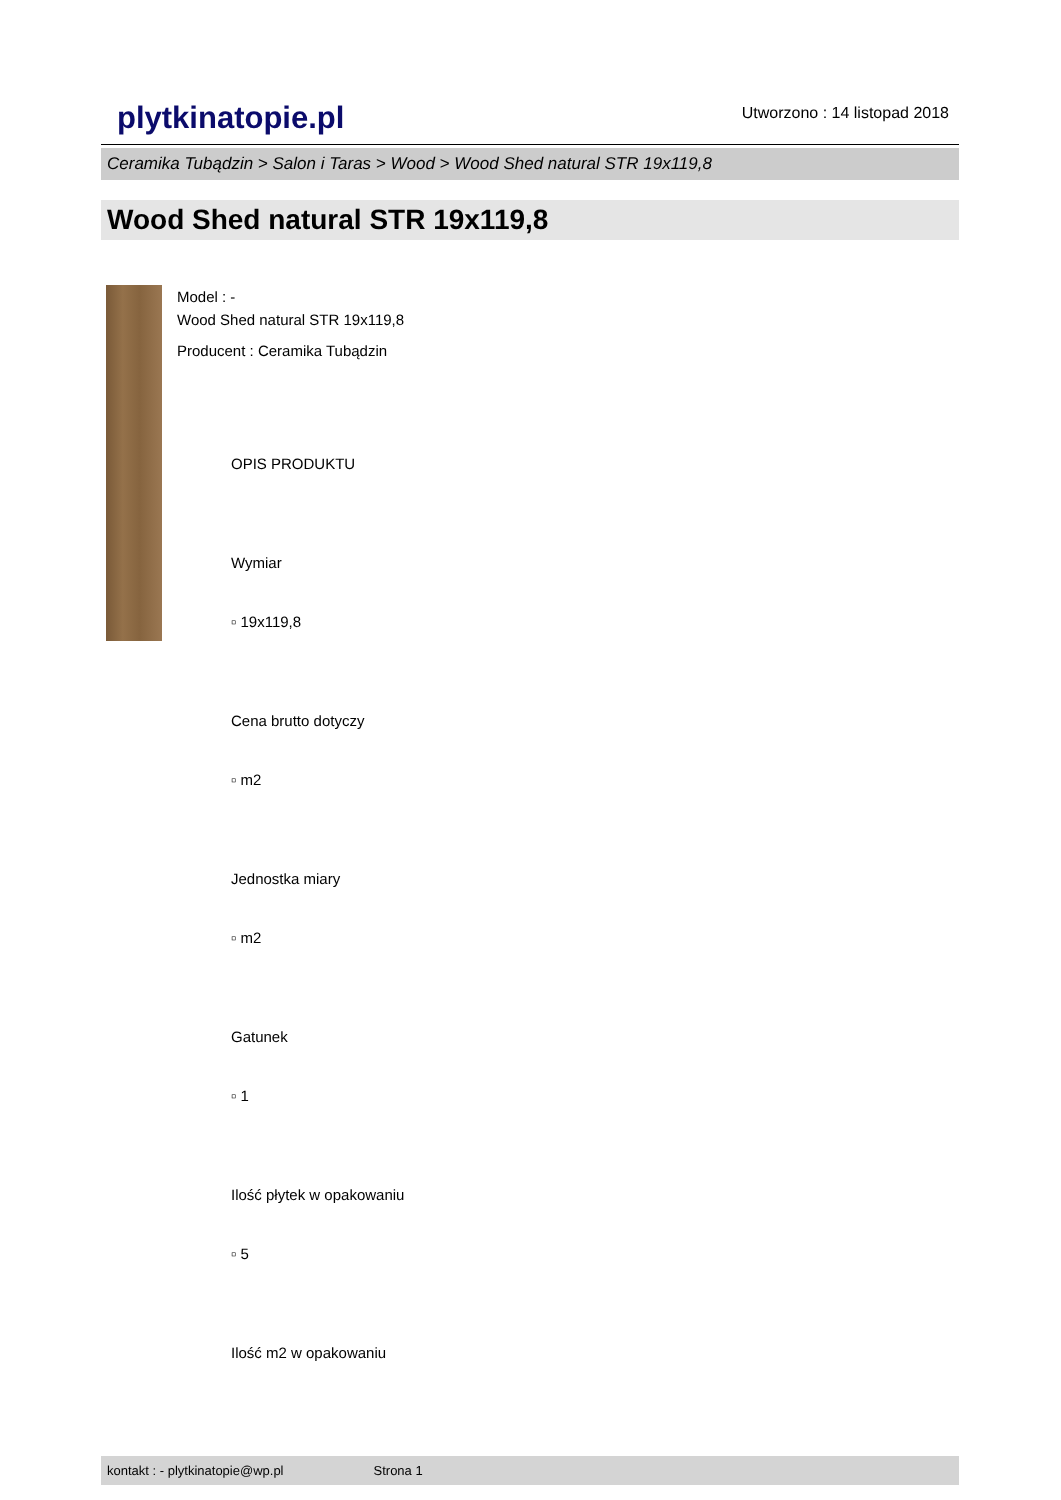plytkinatopie.pl
Utworzono : 14 listopad 2018
Ceramika Tubądzin > Salon i Taras > Wood > Wood Shed natural STR 19x119,8
Wood Shed natural STR 19x119,8
Model : -
Wood Shed natural STR 19x119,8
Producent : Ceramika Tubądzin
OPIS PRODUKTU
Wymiar
▫ 19x119,8
Cena brutto dotyczy
▫ m2
Jednostka miary
▫ m2
Gatunek
▫ 1
Ilość płytek w opakowaniu
▫ 5
Ilość m2 w opakowaniu
kontakt : - plytkinatopie@wp.pl Strona 1